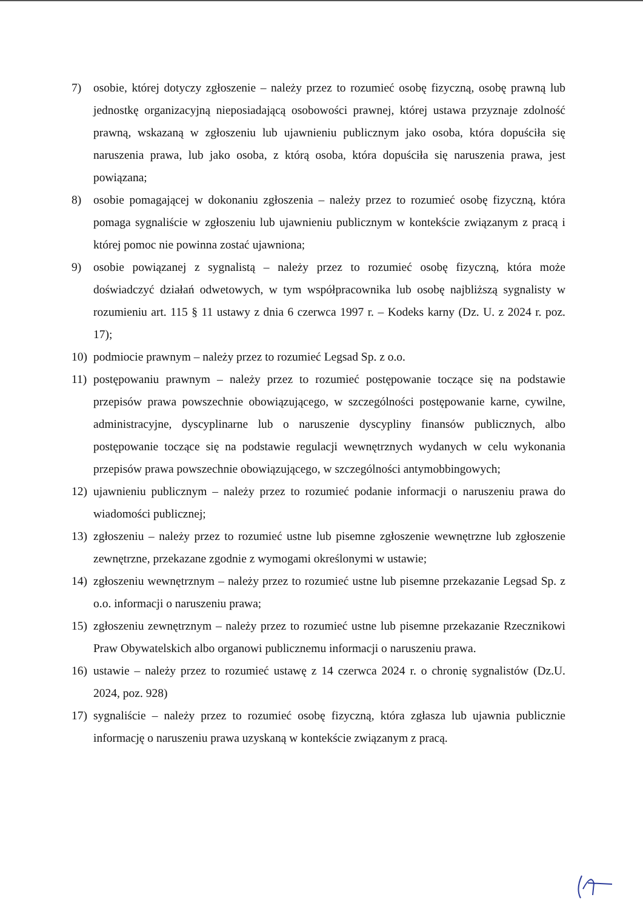7) osobie, której dotyczy zgłoszenie – należy przez to rozumieć osobę fizyczną, osobę prawną lub jednostkę organizacyjną nieposiadającą osobowości prawnej, której ustawa przyznaje zdolność prawną, wskazaną w zgłoszeniu lub ujawnieniu publicznym jako osoba, która dopuściła się naruszenia prawa, lub jako osoba, z którą osoba, która dopuściła się naruszenia prawa, jest powiązana;
8) osobie pomagającej w dokonaniu zgłoszenia – należy przez to rozumieć osobę fizyczną, która pomaga sygnaliście w zgłoszeniu lub ujawnieniu publicznym w kontekście związanym z pracą i której pomoc nie powinna zostać ujawniona;
9) osobie powiązanej z sygnalistą – należy przez to rozumieć osobę fizyczną, która może doświadczyć działań odwetowych, w tym współpracownika lub osobę najbliższą sygnalisty w rozumieniu art. 115 § 11 ustawy z dnia 6 czerwca 1997 r. – Kodeks karny (Dz. U. z 2024 r. poz. 17);
10) podmiocie prawnym – należy przez to rozumieć Legsad Sp. z o.o.
11) postępowaniu prawnym – należy przez to rozumieć postępowanie toczące się na podstawie przepisów prawa powszechnie obowiązującego, w szczególności postępowanie karne, cywilne, administracyjne, dyscyplinarne lub o naruszenie dyscypliny finansów publicznych, albo postępowanie toczące się na podstawie regulacji wewnętrznych wydanych w celu wykonania przepisów prawa powszechnie obowiązującego, w szczególności antymobbingowych;
12) ujawnieniu publicznym – należy przez to rozumieć podanie informacji o naruszeniu prawa do wiadomości publicznej;
13) zgłoszeniu – należy przez to rozumieć ustne lub pisemne zgłoszenie wewnętrzne lub zgłoszenie zewnętrzne, przekazane zgodnie z wymogami określonymi w ustawie;
14) zgłoszeniu wewnętrznym – należy przez to rozumieć ustne lub pisemne przekazanie Legsad Sp. z o.o. informacji o naruszeniu prawa;
15) zgłoszeniu zewnętrznym – należy przez to rozumieć ustne lub pisemne przekazanie Rzecznikowi Praw Obywatelskich albo organowi publicznemu informacji o naruszeniu prawa.
16) ustawie – należy przez to rozumieć ustawę z 14 czerwca 2024 r. o chronię sygnalistów (Dz.U. 2024, poz. 928)
17) sygnaliście – należy przez to rozumieć osobę fizyczną, która zgłasza lub ujawnia publicznie informację o naruszeniu prawa uzyskaną w kontekście związanym z pracą.